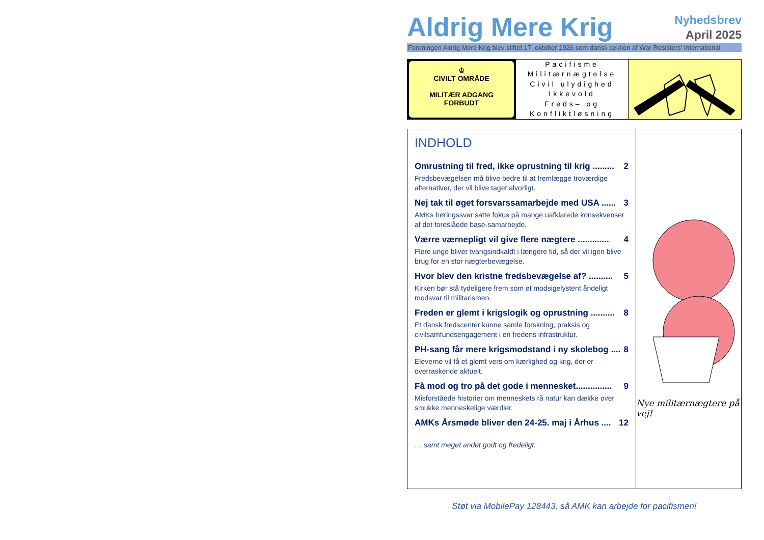Aldrig Mere Krig
Nyhedsbrev
April 2025
Foreningen Aldrig Mere Krig blev stiftet 17. oktober 1926 som dansk sektion af War Resisters' International
♔
CIVILT OMRÅDE
MILITÆR ADGANG
FORBUDT
Pacifisme
Militærnægtelse
Civil ulydighed
Ikkevold
Freds– og
Konfliktløsning
INDHOLD
Omrustning til fred, ikke oprustning til krig ......... 2
Fredsbevægelsen må blive bedre til at fremlægge troværdige alternativer, der vil blive taget alvorligt.
Nej tak til øget forsvarssamarbejde med USA ...... 3
AMKs høringssvar satte fokus på mange uafklarede konsekvenser af det foreslåede base-samarbejde.
Værre værnepligt vil give flere nægtere ............. 4
Flere unge bliver tvangsindkaldt i længere tid, så der vil igen blive brug for en stor nægterbevægelse.
Hvor blev den kristne fredsbevægelse af? .......... 5
Kirken bør stå tydeligere frem som et modsigelystent åndeligt modsvar til militarismen.
Freden er glemt i krigslogik og oprustning .......... 8
Et dansk fredscenter kunne samle forskning, praksis og civilsamfundsengagement i en fredens infrastruktur.
PH-sang får mere krigsmodstand i ny skolebog .... 8
Eleverne vil få et glemt vers om kærlighed og krig, der er overraskende aktuelt.
Få mod og tro på det gode i mennesket............... 9
Misforståede historier om menneskets rå natur kan dække over smukke menneskelige værdier.
AMKs Årsmøde bliver den 24-25. maj i Århus .... 12
… samt meget andet godt og fredeligt.
Nye militærnægtere på vej!
Støt via MobilePay 128443, så AMK kan arbejde for pacifismen!